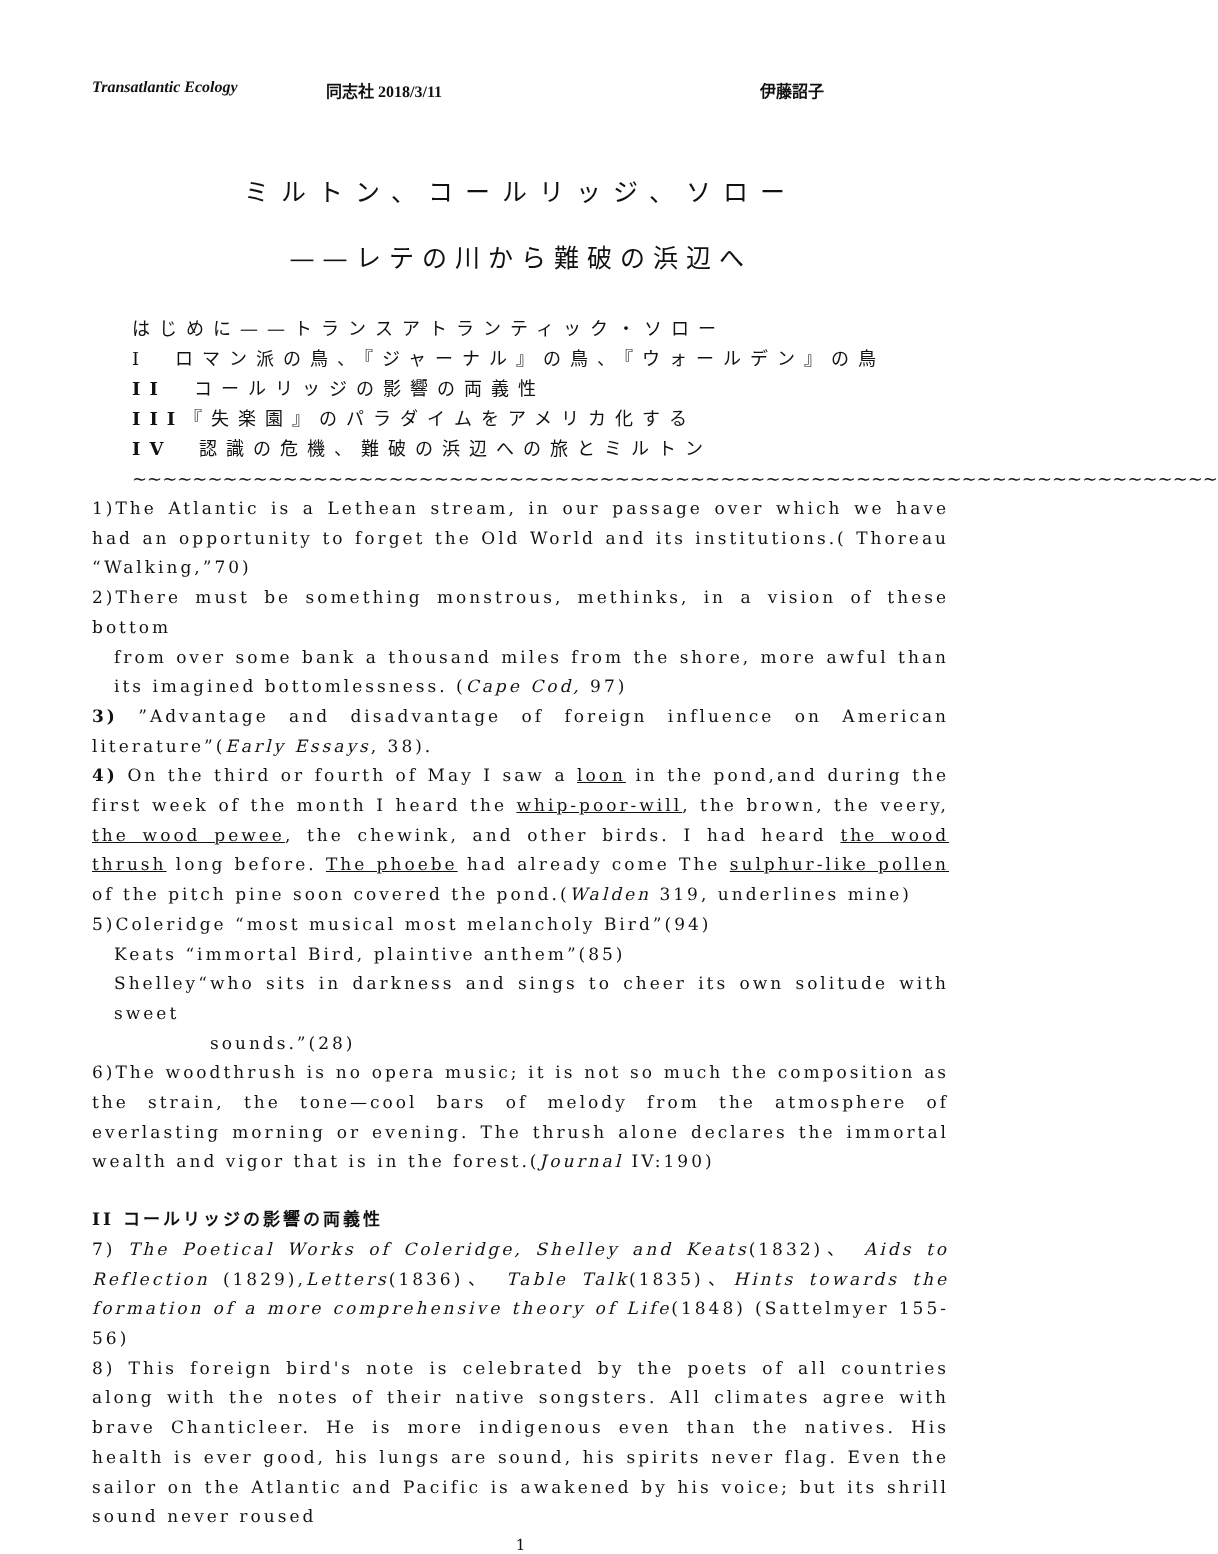Transatlantic Ecology 同志社 2018/3/11 伊藤詔子
ミルトン、コールリッジ、ソロー
——レテの川から難破の浜辺へ
はじめに——トランスアトランティック・ソロー
I　ロマン派の鳥、『ジャーナル』の鳥、『ウォールデン』の鳥
II　コールリッジの影響の両義性
III『失楽園』のパラダイムをアメリカ化する
IV　認識の危機、難破の浜辺への旅とミルトン
~~~~~~~~~~~~~~~~~~~~~~~~~~~~~~~~~~~~~~~~~~~~~~~~~~~~~~~~~~~~~~~~~~~~~~~~
1)The Atlantic is a Lethean stream, in our passage over which we have had an opportunity to forget the Old World and its institutions.( Thoreau “Walking,”70)
2)There must be something monstrous, methinks, in a vision of these bottom
from over some bank a thousand miles from the shore, more awful than its imagined bottomlessness. (Cape Cod, 97)
3) ”Advantage and disadvantage of foreign influence on American literature”(Early Essays, 38).
4) On the third or fourth of May I saw a loon in the pond,and during the first week of the month I heard the whip-poor-will, the brown, the veery, the wood pewee, the chewink, and other birds. I had heard the wood thrush long before. The phoebe had already come The sulphur-like pollen of the pitch pine soon covered the pond.(Walden 319, underlines mine)
5)Coleridge “most musical most melancholy Bird”(94)
Keats “immortal Bird, plaintive anthem”(85)
Shelley“who sits in darkness and sings to cheer its own solitude with sweet
sounds.”(28)
6)The woodthrush is no opera music; it is not so much the composition as the strain, the tone—cool bars of melody from the atmosphere of everlasting morning or evening. The thrush alone declares the immortal wealth and vigor that is in the forest.(Journal IV:190)
II コールリッジの影響の両義性
7) The Poetical Works of Coleridge, Shelley and Keats(1832)、 Aids to Reflection (1829),Letters(1836)、 Table Talk(1835)、Hints towards the formation of a more comprehensive theory of Life(1848) (Sattelmyer 155-56)
8) This foreign bird's note is celebrated by the poets of all countries along with the notes of their native songsters. All climates agree with brave Chanticleer. He is more indigenous even than the natives. His health is ever good, his lungs are sound, his spirits never flag. Even the sailor on the Atlantic and Pacific is awakened by his voice; but its shrill sound never roused
1